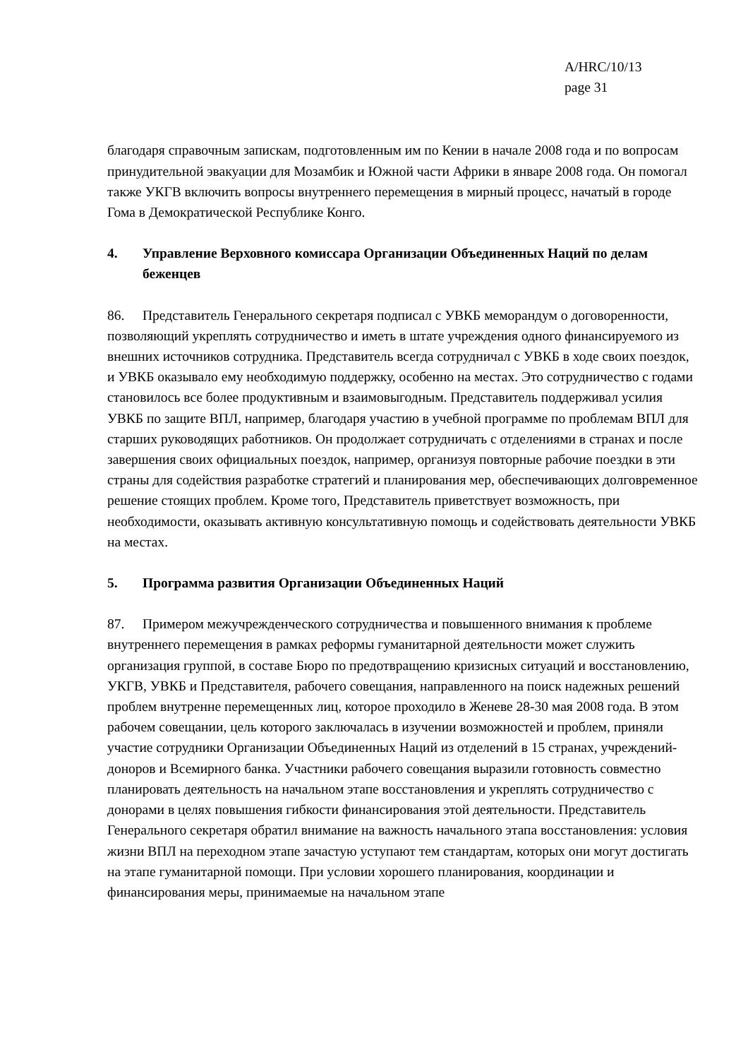A/HRC/10/13
page 31
благодаря справочным запискам, подготовленным им по Кении в начале 2008 года и по вопросам принудительной эвакуации для Мозамбик и Южной части Африки в январе 2008 года. Он помогал также УКГВ включить вопросы внутреннего перемещения в мирный процесс, начатый в городе Гома в Демократической Республике Конго.
4. Управление Верховного комиссара Организации Объединенных Наций по делам беженцев
86. Представитель Генерального секретаря подписал с УВКБ меморандум о договоренности, позволяющий укреплять сотрудничество и иметь в штате учреждения одного финансируемого из внешних источников сотрудника. Представитель всегда сотрудничал с УВКБ в ходе своих поездок, и УВКБ оказывало ему необходимую поддержку, особенно на местах. Это сотрудничество с годами становилось все более продуктивным и взаимовыгодным. Представитель поддерживал усилия УВКБ по защите ВПЛ, например, благодаря участию в учебной программе по проблемам ВПЛ для старших руководящих работников. Он продолжает сотрудничать с отделениями в странах и после завершения своих официальных поездок, например, организуя повторные рабочие поездки в эти страны для содействия разработке стратегий и планирования мер, обеспечивающих долговременное решение стоящих проблем. Кроме того, Представитель приветствует возможность, при необходимости, оказывать активную консультативную помощь и содействовать деятельности УВКБ на местах.
5. Программа развития Организации Объединенных Наций
87. Примером межучрежденческого сотрудничества и повышенного внимания к проблеме внутреннего перемещения в рамках реформы гуманитарной деятельности может служить организация группой, в составе Бюро по предотвращению кризисных ситуаций и восстановлению, УКГВ, УВКБ и Представителя, рабочего совещания, направленного на поиск надежных решений проблем внутренне перемещенных лиц, которое проходило в Женеве 28-30 мая 2008 года. В этом рабочем совещании, цель которого заключалась в изучении возможностей и проблем, приняли участие сотрудники Организации Объединенных Наций из отделений в 15 странах, учреждений-доноров и Всемирного банка. Участники рабочего совещания выразили готовность совместно планировать деятельность на начальном этапе восстановления и укреплять сотрудничество с донорами в целях повышения гибкости финансирования этой деятельности. Представитель Генерального секретаря обратил внимание на важность начального этапа восстановления: условия жизни ВПЛ на переходном этапе зачастую уступают тем стандартам, которых они могут достигать на этапе гуманитарной помощи. При условии хорошего планирования, координации и финансирования меры, принимаемые на начальном этапе